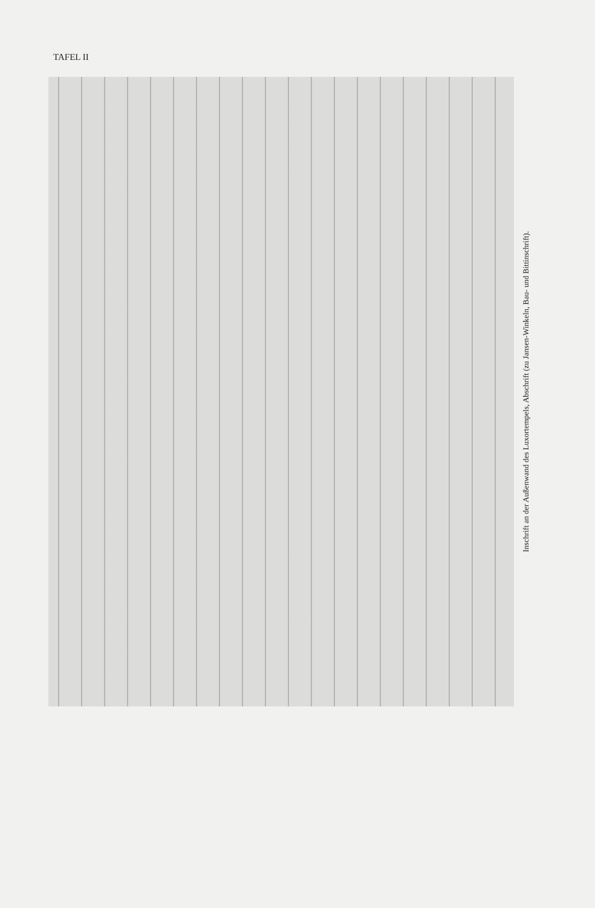TAFEL II
Inschrift an der Außenwand des Luxortempels, Abschrift (zu Jansen-Winkeln, Bau- und Bittinschrift).